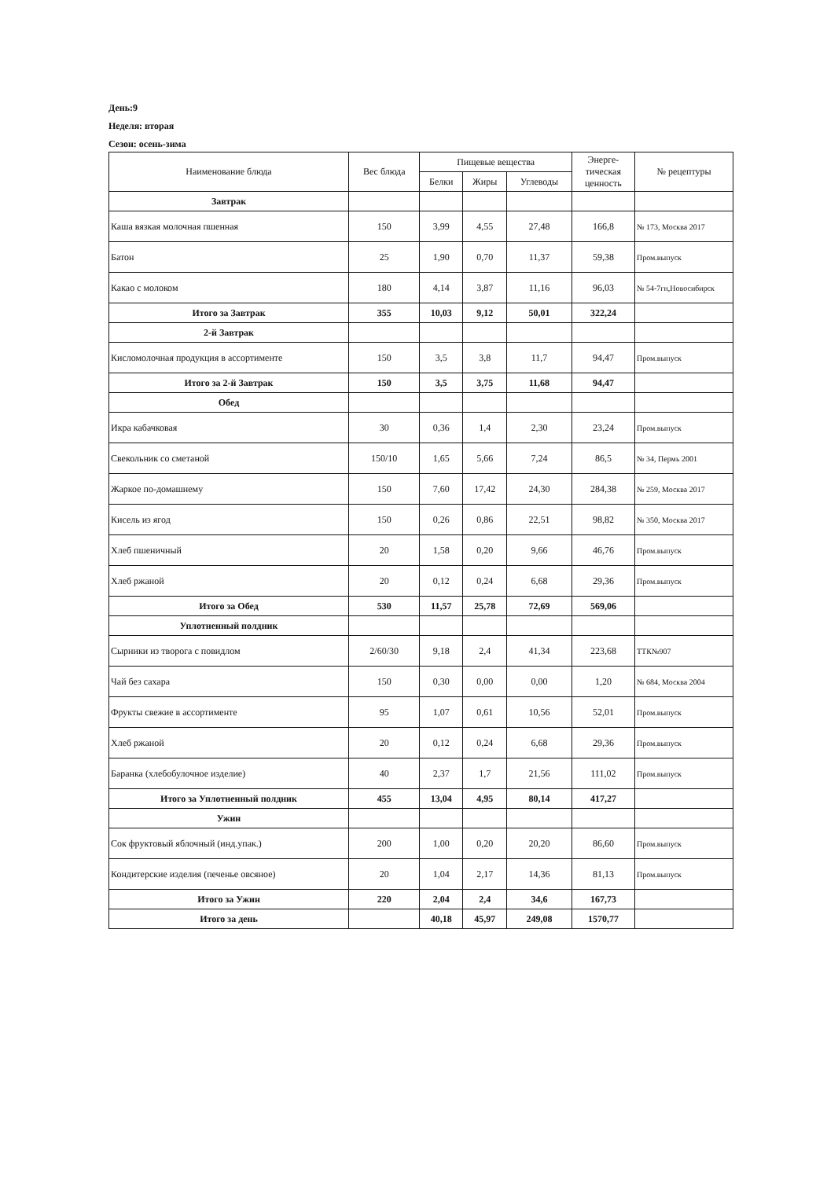День:9
Неделя: вторая
Сезон: осень-зима
| Наименование блюда | Вес блюда | Пищевые вещества | | | Энерге- тическая ценность | № рецептуры |
| --- | --- | --- | --- | --- | --- | --- |
| | | Белки | Жиры | Углеводы | | |
| Завтрак | | | | | | |
| Каша вязкая молочная пшенная | 150 | 3,99 | 4,55 | 27,48 | 166,8 | № 173, Москва 2017 |
| Батон | 25 | 1,90 | 0,70 | 11,37 | 59,38 | Пром.выпуск |
| Какао с молоком | 180 | 4,14 | 3,87 | 11,16 | 96,03 | № 54-7гн,Новосибирск |
| Итого за Завтрак | 355 | 10,03 | 9,12 | 50,01 | 322,24 | |
| 2-й Завтрак | | | | | | |
| Кисломолочная продукция в ассортименте | 150 | 3,5 | 3,8 | 11,7 | 94,47 | Пром.выпуск |
| Итого за 2-й Завтрак | 150 | 3,5 | 3,75 | 11,68 | 94,47 | |
| Обед | | | | | | |
| Икра кабачковая | 30 | 0,36 | 1,4 | 2,30 | 23,24 | Пром.выпуск |
| Свекольник со сметаной | 150/10 | 1,65 | 5,66 | 7,24 | 86,5 | № 34, Пермь 2001 |
| Жаркое по-домашнему | 150 | 7,60 | 17,42 | 24,30 | 284,38 | № 259, Москва 2017 |
| Кисель из ягод | 150 | 0,26 | 0,86 | 22,51 | 98,82 | № 350, Москва 2017 |
| Хлеб пшеничный | 20 | 1,58 | 0,20 | 9,66 | 46,76 | Пром.выпуск |
| Хлеб ржаной | 20 | 0,12 | 0,24 | 6,68 | 29,36 | Пром.выпуск |
| Итого за Обед | 530 | 11,57 | 25,78 | 72,69 | 569,06 | |
| Уплотненный полдник | | | | | | |
| Сырники из творога с повидлом | 2/60/30 | 9,18 | 2,4 | 41,34 | 223,68 | ТТК№907 |
| Чай без сахара | 150 | 0,30 | 0,00 | 0,00 | 1,20 | № 684, Москва 2004 |
| Фрукты свежие в ассортименте | 95 | 1,07 | 0,61 | 10,56 | 52,01 | Пром.выпуск |
| Хлеб ржаной | 20 | 0,12 | 0,24 | 6,68 | 29,36 | Пром.выпуск |
| Баранка (хлебобулочное изделие) | 40 | 2,37 | 1,7 | 21,56 | 111,02 | Пром.выпуск |
| Итого за Уплотненный полдник | 455 | 13,04 | 4,95 | 80,14 | 417,27 | |
| Ужин | | | | | | |
| Сок фруктовый яблочный (инд.упак.) | 200 | 1,00 | 0,20 | 20,20 | 86,60 | Пром.выпуск |
| Кондитерские изделия (печенье овсяное) | 20 | 1,04 | 2,17 | 14,36 | 81,13 | Пром.выпуск |
| Итого за Ужин | 220 | 2,04 | 2,4 | 34,6 | 167,73 | |
| Итого за день | | 40,18 | 45,97 | 249,08 | 1570,77 | |